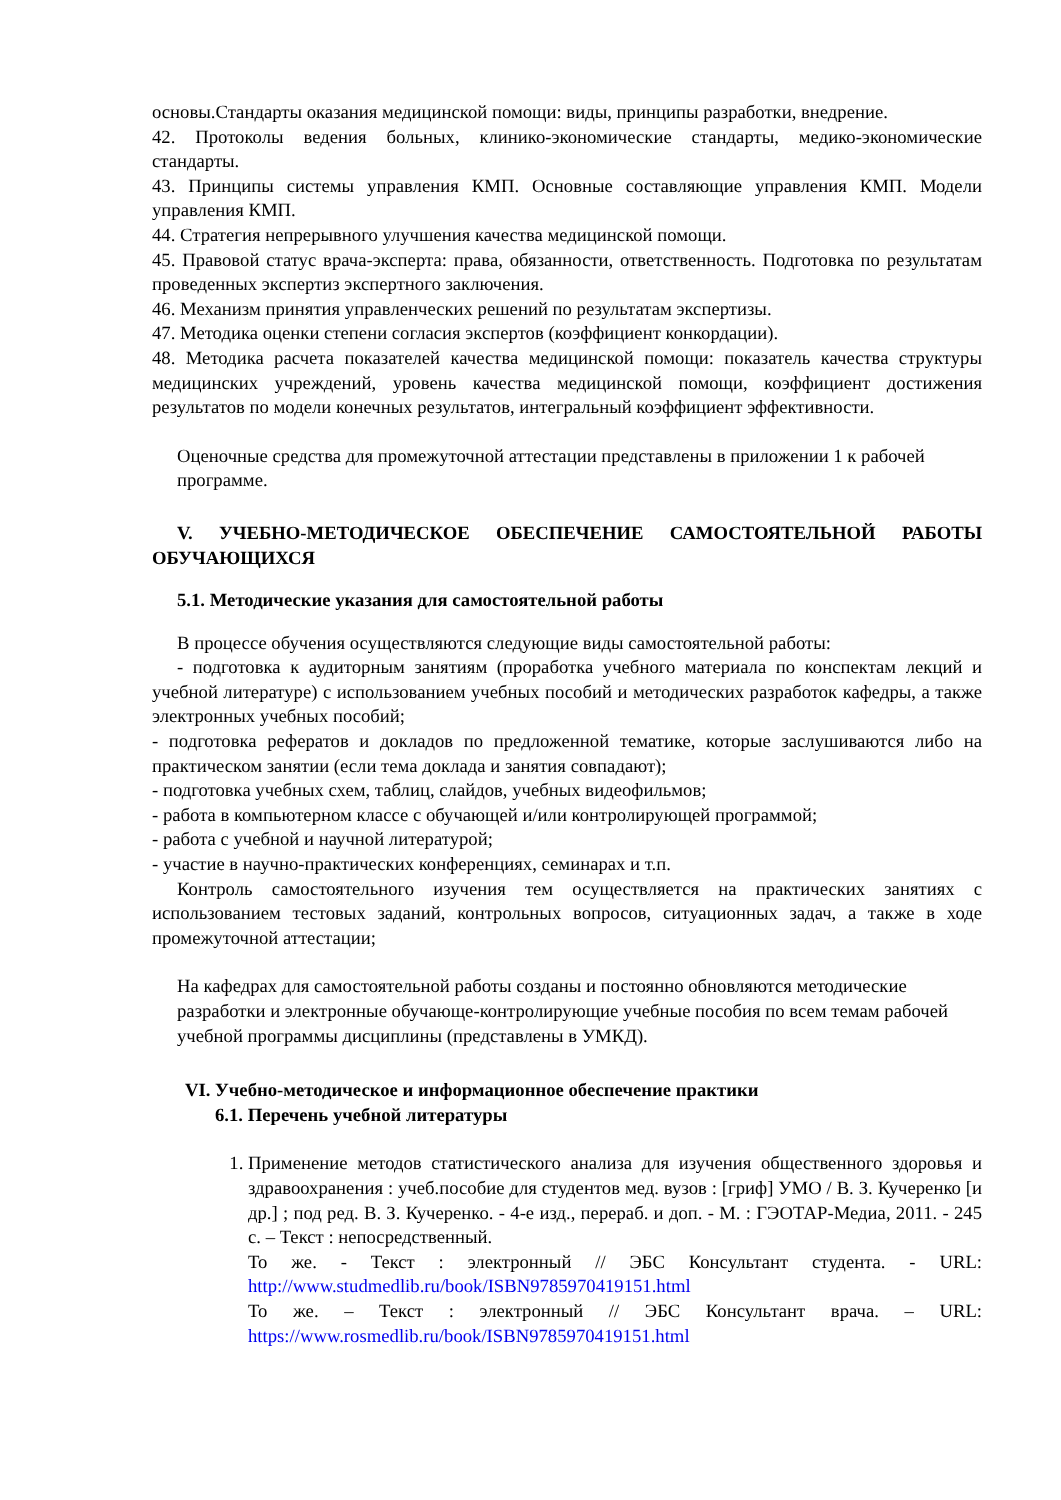основы.Стандарты оказания медицинской помощи: виды, принципы разработки, внедрение.
42. Протоколы ведения больных, клинико-экономические стандарты, медико-экономические стандарты.
43. Принципы системы управления КМП. Основные составляющие управления КМП. Модели управления КМП.
44. Стратегия непрерывного улучшения качества медицинской помощи.
45. Правовой статус врача-эксперта: права, обязанности, ответственность. Подготовка по результатам проведенных экспертиз экспертного заключения.
46. Механизм принятия управленческих решений по результатам экспертизы.
47. Методика оценки степени согласия экспертов (коэффициент конкордации).
48. Методика расчета показателей качества медицинской помощи: показатель качества структуры медицинских учреждений, уровень качества медицинской помощи, коэффициент достижения результатов по модели конечных результатов, интегральный коэффициент эффективности.
Оценочные средства для промежуточной аттестации представлены в приложении 1 к рабочей программе.
V. УЧЕБНО-МЕТОДИЧЕСКОЕ ОБЕСПЕЧЕНИЕ САМОСТОЯТЕЛЬНОЙ РАБОТЫ ОБУЧАЮЩИХСЯ
5.1. Методические указания для самостоятельной работы
В процессе обучения осуществляются следующие виды самостоятельной работы:
- подготовка к аудиторным занятиям (проработка учебного материала по конспектам лекций и учебной литературе) с использованием учебных пособий и методических разработок кафедры, а также электронных учебных пособий;
- подготовка рефератов и докладов по предложенной тематике, которые заслушиваются либо на практическом занятии (если тема доклада и занятия совпадают);
- подготовка учебных схем, таблиц, слайдов, учебных видеофильмов;
- работа в компьютерном классе с обучающей и/или контролирующей программой;
- работа с учебной и научной литературой;
- участие в научно-практических конференциях, семинарах и т.п.
Контроль самостоятельного изучения тем осуществляется на практических занятиях с использованием тестовых заданий, контрольных вопросов, ситуационных задач, а также в ходе промежуточной аттестации;
На кафедрах для самостоятельной работы созданы и постоянно обновляются методические разработки и электронные обучающе-контролирующие учебные пособия по всем темам рабочей учебной программы дисциплины (представлены в УМКД).
VI. Учебно-методическое и информационное обеспечение практики
6.1. Перечень учебной литературы
1. Применение методов статистического анализа для изучения общественного здоровья и здравоохранения : учеб.пособие для студентов мед. вузов : [гриф] УМО / В. З. Кучеренко [и др.] ; под ред. В. З. Кучеренко. - 4-е изд., перераб. и доп. - М. : ГЭОТАР-Медиа, 2011. - 245 с. – Текст : непосредственный.
То же. - Текст : электронный // ЭБС Консультант студента. - URL: http://www.studmedlib.ru/book/ISBN9785970419151.html
То же. – Текст : электронный // ЭБС Консультант врача. – URL: https://www.rosmedlib.ru/book/ISBN9785970419151.html